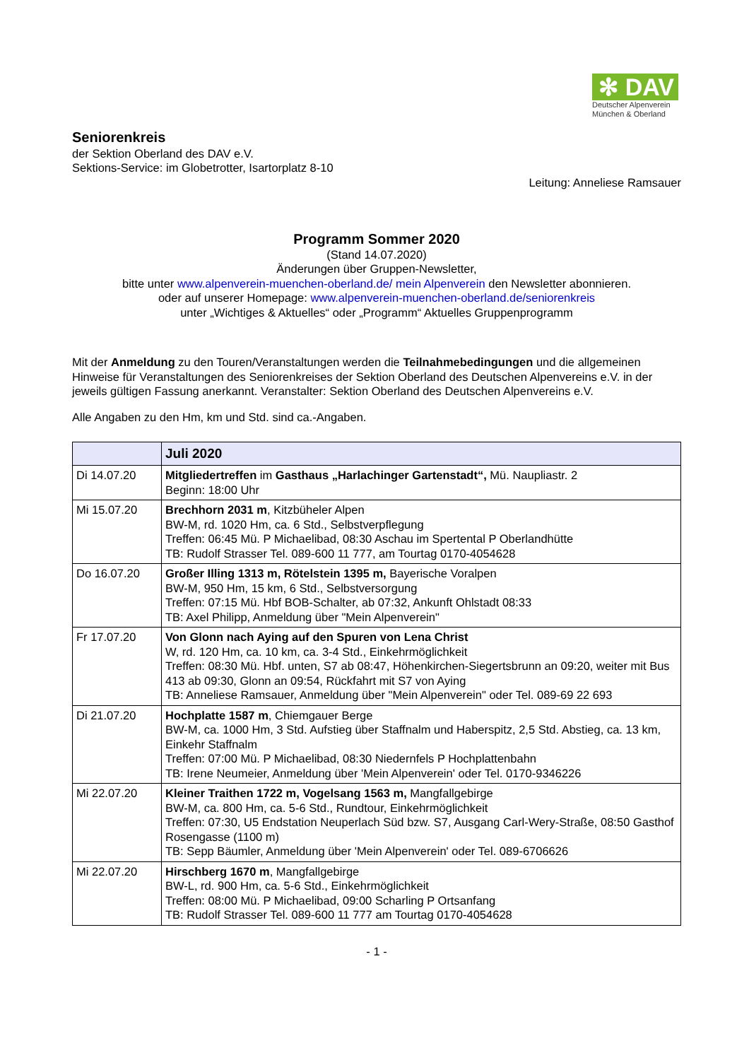✻ DAV
Deutscher Alpenverein
München & Oberland
Seniorenkreis
der Sektion Oberland des DAV e.V.
Sektions-Service: im Globetrotter, Isartorplatz 8-10
Leitung: Anneliese Ramsauer
Programm Sommer 2020
(Stand 14.07.2020)
Änderungen über Gruppen-Newsletter,
bitte unter www.alpenverein-muenchen-oberland.de/ mein Alpenverein den Newsletter abonnieren.
oder auf unserer Homepage: www.alpenverein-muenchen-oberland.de/seniorenkreis
unter „Wichtiges & Aktuelles“ oder „Programm“ Aktuelles Gruppenprogramm
Mit der Anmeldung zu den Touren/Veranstaltungen werden die Teilnahmebedingungen und die allgemeinen Hinweise für Veranstaltungen des Seniorenkreises der Sektion Oberland des Deutschen Alpenvereins e.V. in der jeweils gültigen Fassung anerkannt. Veranstalter: Sektion Oberland des Deutschen Alpenvereins e.V.
Alle Angaben zu den Hm, km und Std. sind ca.-Angaben.
| | Juli 2020 |
| --- | --- |
| Di 14.07.20 | Mitgliedertreffen im Gasthaus „Harlachinger Gartenstadt“, Mü. Naupliastr. 2 Beginn: 18:00 Uhr |
| Mi 15.07.20 | Brechhorn 2031 m , Kitzbüheler Alpen BW-M, rd. 1020 Hm, ca. 6 Std., Selbstverpflegung Treffen: 06:45 Mü. P Michaelibad, 08:30 Aschau im Spertental P Oberlandhütte TB: Rudolf Strasser Tel. 089-600 11 777, am Tourtag 0170-4054628 |
| Do 16.07.20 | Großer Illing 1313 m, Rötelstein 1395 m, Bayerische Voralpen BW-M, 950 Hm, 15 km, 6 Std., Selbstversorgung Treffen: 07:15 Mü. Hbf BOB-Schalter, ab 07:32, Ankunft Ohlstadt 08:33 TB: Axel Philipp, Anmeldung über "Mein Alpenverein" |
| Fr 17.07.20 | Von Glonn nach Aying auf den Spuren von Lena Christ W, rd. 120 Hm, ca. 10 km, ca. 3-4 Std., Einkehrmöglichkeit Treffen: 08:30 Mü. Hbf. unten, S7 ab 08:47, Höhenkirchen-Siegertsbrunn an 09:20, weiter mit Bus 413 ab 09:30, Glonn an 09:54, Rückfahrt mit S7 von Aying TB: Anneliese Ramsauer, Anmeldung über "Mein Alpenverein" oder Tel. 089-69 22 693 |
| Di 21.07.20 | Hochplatte 1587 m , Chiemgauer Berge BW-M, ca. 1000 Hm, 3 Std. Aufstieg über Staffnalm und Haberspitz, 2,5 Std. Abstieg, ca. 13 km, Einkehr Staffnalm Treffen: 07:00 Mü. P Michaelibad, 08:30 Niedernfels P Hochplattenbahn TB: Irene Neumeier, Anmeldung über 'Mein Alpenverein' oder Tel. 0170-9346226 |
| Mi 22.07.20 | Kleiner Traithen 1722 m, Vogelsang 1563 m, Mangfallgebirge BW-M, ca. 800 Hm, ca. 5-6 Std., Rundtour, Einkehrmöglichkeit Treffen: 07:30, U5 Endstation Neuperlach Süd bzw. S7, Ausgang Carl-Wery-Straße, 08:50 Gasthof Rosengasse (1100 m) TB: Sepp Bäumler, Anmeldung über 'Mein Alpenverein' oder Tel. 089-6706626 |
| Mi 22.07.20 | Hirschberg 1670 m , Mangfallgebirge BW-L, rd. 900 Hm, ca. 5-6 Std., Einkehrmöglichkeit Treffen: 08:00 Mü. P Michaelibad, 09:00 Scharling P Ortsanfang TB: Rudolf Strasser Tel. 089-600 11 777 am Tourtag 0170-4054628 |
- 1 -